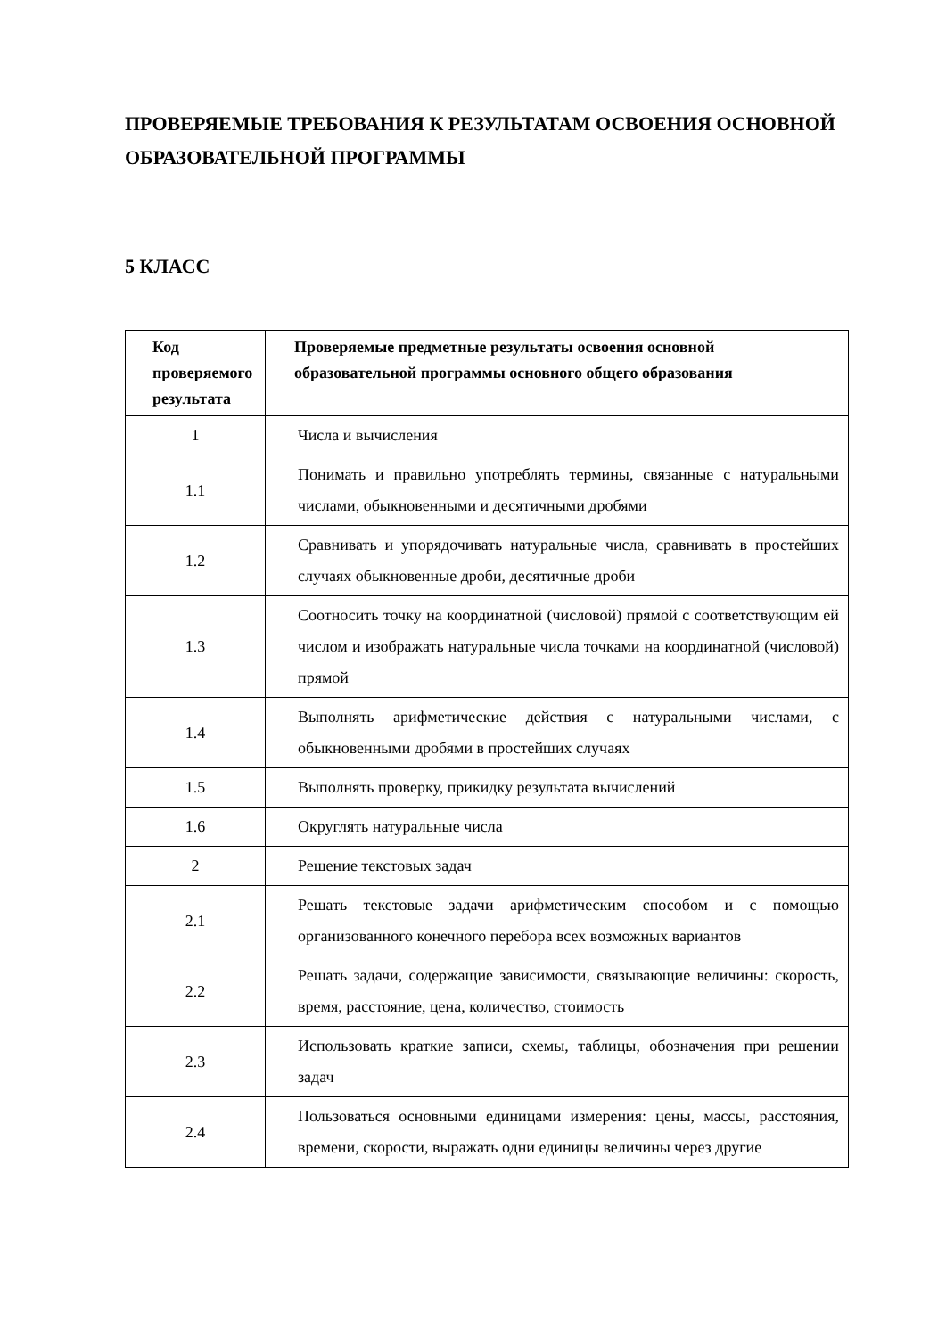ПРОВЕРЯЕМЫЕ ТРЕБОВАНИЯ К РЕЗУЛЬТАТАМ ОСВОЕНИЯ ОСНОВНОЙ ОБРАЗОВАТЕЛЬНОЙ ПРОГРАММЫ
5 КЛАСС
| Код проверяемого результата | Проверяемые предметные результаты освоения основной образовательной программы основного общего образования |
| --- | --- |
| 1 | Числа и вычисления |
| 1.1 | Понимать и правильно употреблять термины, связанные с натуральными числами, обыкновенными и десятичными дробями |
| 1.2 | Сравнивать и упорядочивать натуральные числа, сравнивать в простейших случаях обыкновенные дроби, десятичные дроби |
| 1.3 | Соотносить точку на координатной (числовой) прямой с соответствующим ей числом и изображать натуральные числа точками на координатной (числовой) прямой |
| 1.4 | Выполнять арифметические действия с натуральными числами, с обыкновенными дробями в простейших случаях |
| 1.5 | Выполнять проверку, прикидку результата вычислений |
| 1.6 | Округлять натуральные числа |
| 2 | Решение текстовых задач |
| 2.1 | Решать текстовые задачи арифметическим способом и с помощью организованного конечного перебора всех возможных вариантов |
| 2.2 | Решать задачи, содержащие зависимости, связывающие величины: скорость, время, расстояние, цена, количество, стоимость |
| 2.3 | Использовать краткие записи, схемы, таблицы, обозначения при решении задач |
| 2.4 | Пользоваться основными единицами измерения: цены, массы, расстояния, времени, скорости, выражать одни единицы величины через другие |